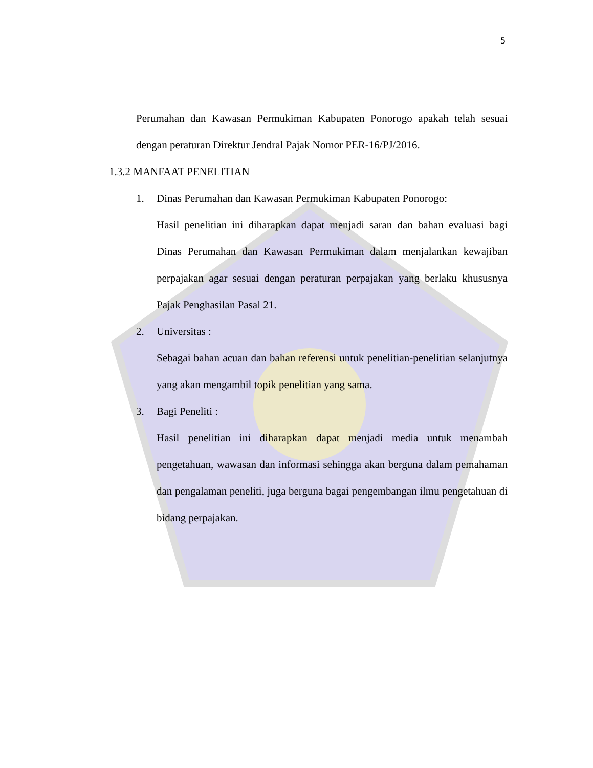5
Perumahan dan Kawasan Permukiman Kabupaten Ponorogo apakah telah sesuai dengan peraturan Direktur Jendral Pajak Nomor PER-16/PJ/2016.
1.3.2 MANFAAT PENELITIAN
1. Dinas Perumahan dan Kawasan Permukiman Kabupaten Ponorogo:
Hasil penelitian ini diharapkan dapat menjadi saran dan bahan evaluasi bagi Dinas Perumahan dan Kawasan Permukiman dalam menjalankan kewajiban perpajakan agar sesuai dengan peraturan perpajakan yang berlaku khususnya Pajak Penghasilan Pasal 21.
2. Universitas :
Sebagai bahan acuan dan bahan referensi untuk penelitian-penelitian selanjutnya yang akan mengambil topik penelitian yang sama.
3. Bagi Peneliti :
Hasil penelitian ini diharapkan dapat menjadi media untuk menambah pengetahuan, wawasan dan informasi sehingga akan berguna dalam pemahaman dan pengalaman peneliti, juga berguna bagai pengembangan ilmu pengetahuan di bidang perpajakan.